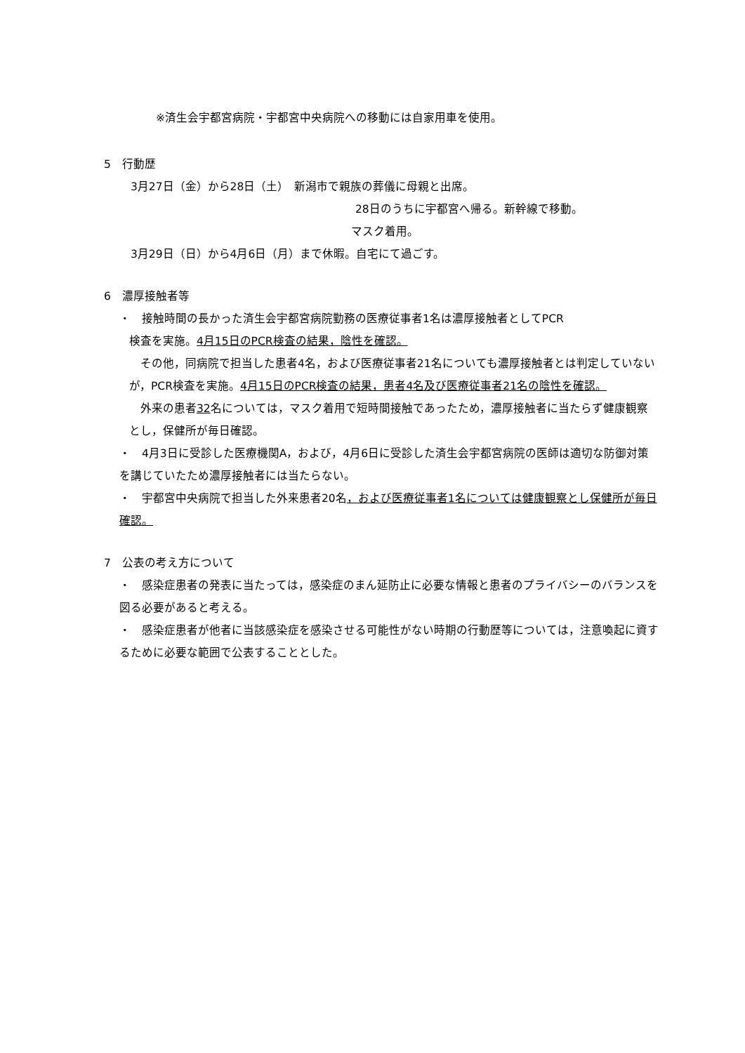※済生会宇都宮病院・宇都宮中央病院への移動には自家用車を使用。
5　行動歴
3月27日（金）から28日（土）　新潟市で親族の葬儀に母親と出席。
28日のうちに宇都宮へ帰る。新幹線で移動。
マスク着用。
3月29日（日）から4月6日（月）まで休暇。自宅にて過ごす。
6　濃厚接触者等
・　接触時間の長かった済生会宇都宮病院勤務の医療従事者1名は濃厚接触者としてPCR
検査を実施。4月15日のPCR検査の結果，陰性を確認。
　その他，同病院で担当した患者4名，および医療従事者21名についても濃厚接触者とは判定していないが，PCR検査を実施。4月15日のPCR検査の結果，患者4名及び医療従事者21名の陰性を確認。
　外来の患者32名については，マスク着用で短時間接触であったため，濃厚接触者に当たらず健康観察とし，保健所が毎日確認。
・　4月3日に受診した医療機関A，および，4月6日に受診した済生会宇都宮病院の医師は適切な防御対策を講じていたため濃厚接触者には当たらない。
・　宇都宮中央病院で担当した外来患者20名，および医療従事者1名については健康観察とし保健所が毎日確認。
7　公表の考え方について
・　感染症患者の発表に当たっては，感染症のまん延防止に必要な情報と患者のプライバシーのバランスを図る必要があると考える。
・　感染症患者が他者に当該感染症を感染させる可能性がない時期の行動歴等については，注意喚起に資するために必要な範囲で公表することとした。